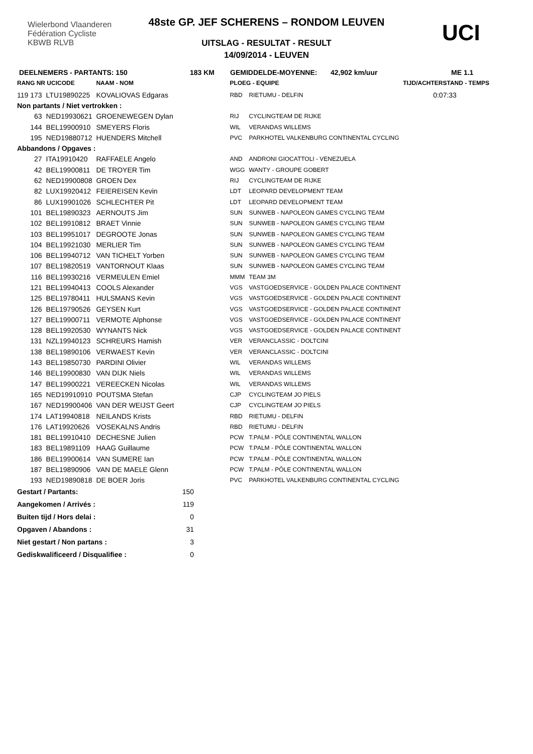Wielerbond Vlaanderen Fédération Cycliste
KBWB RLVB
UCI
48ste GP. JEF SCHERENS – RONDOM LEUVEN
UITSLAG - RESULTAT - RESULT
14/09/2014 - LEUVEN
DEELNEMERS - PARTANTS: 150 183 KM GEMIDDELDE-MOYENNE: 42,902 km/uur ME 1.1
| RANG NR UCICODE | | NAAM - NOM | | PLOEG - EQUIPE | | TIJD/ACHTERSTAND - TEMPS |
| --- | --- | --- | --- | --- | --- | --- |
| 119 173 | LTU19890225 | KOVALIOVAS Edgaras | | RBD | RIETUMU - DELFIN | 0:07:33 |
| Non partants / Niet vertrokken : | | | | | | |
| 63 | NED19930621 | GROENEWEGEN Dylan | | RIJ | CYCLINGTEAM DE RIJKE | |
| 144 | BEL19900910 | SMEYERS Floris | | WIL | VERANDAS WILLEMS | |
| 195 | NED19880712 | HUENDERS Mitchell | | PVC | PARKHOTEL VALKENBURG CONTINENTAL CYCLING | |
| Abbandons / Opgaves : | | | | | | |
| 27 | ITA19910420 | RAFFAELE Angelo | | AND | ANDRONI GIOCATTOLI - VENEZUELA | |
| 42 | BEL19900811 | DE TROYER Tim | | WGG | WANTY - GROUPE GOBERT | |
| 62 | NED19900808 | GROEN Dex | | RIJ | CYCLINGTEAM DE RIJKE | |
| 82 | LUX19920412 | FEIEREISEN Kevin | | LDT | LEOPARD DEVELOPMENT TEAM | |
| 86 | LUX19901026 | SCHLECHTER Pit | | LDT | LEOPARD DEVELOPMENT TEAM | |
| 101 | BEL19890323 | AERNOUTS Jim | | SUN | SUNWEB - NAPOLEON GAMES CYCLING TEAM | |
| 102 | BEL19910812 | BRAET Vinnie | | SUN | SUNWEB - NAPOLEON GAMES CYCLING TEAM | |
| 103 | BEL19951017 | DEGROOTE Jonas | | SUN | SUNWEB - NAPOLEON GAMES CYCLING TEAM | |
| 104 | BEL19921030 | MERLIER Tim | | SUN | SUNWEB - NAPOLEON GAMES CYCLING TEAM | |
| 106 | BEL19940712 | VAN TICHELT Yorben | | SUN | SUNWEB - NAPOLEON GAMES CYCLING TEAM | |
| 107 | BEL19820519 | VANTORNOUT Klaas | | SUN | SUNWEB - NAPOLEON GAMES CYCLING TEAM | |
| 116 | BEL19930216 | VERMEULEN Emiel | | MMM | TEAM 3M | |
| 121 | BEL19940413 | COOLS Alexander | | VGS | VASTGOEDSERVICE - GOLDEN PALACE CONTINENT | |
| 125 | BEL19780411 | HULSMANS Kevin | | VGS | VASTGOEDSERVICE - GOLDEN PALACE CONTINENT | |
| 126 | BEL19790526 | GEYSEN Kurt | | VGS | VASTGOEDSERVICE - GOLDEN PALACE CONTINENT | |
| 127 | BEL19900711 | VERMOTE Alphonse | | VGS | VASTGOEDSERVICE - GOLDEN PALACE CONTINENT | |
| 128 | BEL19920530 | WYNANTS Nick | | VGS | VASTGOEDSERVICE - GOLDEN PALACE CONTINENT | |
| 131 | NZL19940123 | SCHREURS Hamish | | VER | VERANCLASSIC - DOLTCINI | |
| 138 | BEL19890106 | VERWAEST Kevin | | VER | VERANCLASSIC - DOLTCINI | |
| 143 | BEL19850730 | PARDINI Olivier | | WIL | VERANDAS WILLEMS | |
| 146 | BEL19900830 | VAN DIJK Niels | | WIL | VERANDAS WILLEMS | |
| 147 | BEL19900221 | VEREECKEN Nicolas | | WIL | VERANDAS WILLEMS | |
| 165 | NED19910910 | POUTSMA Stefan | | CJP | CYCLINGTEAM JO PIELS | |
| 167 | NED19900406 | VAN DER WEIJST Geert | | CJP | CYCLINGTEAM JO PIELS | |
| 174 | LAT19940818 | NEILANDS Krists | | RBD | RIETUMU - DELFIN | |
| 176 | LAT19920626 | VOSEKALNS Andris | | RBD | RIETUMU - DELFIN | |
| 181 | BEL19910410 | DECHESNE Julien | | PCW | T.PALM - PÔLE CONTINENTAL WALLON | |
| 183 | BEL19891109 | HAAG Guillaume | | PCW | T.PALM - PÔLE CONTINENTAL WALLON | |
| 186 | BEL19900614 | VAN SUMERE Ian | | PCW | T.PALM - PÔLE CONTINENTAL WALLON | |
| 187 | BEL19890906 | VAN DE MAELE Glenn | | PCW | T.PALM - PÔLE CONTINENTAL WALLON | |
| 193 | NED19890818 | DE BOER Joris | | PVC | PARKHOTEL VALKENBURG CONTINENTAL CYCLING | |
| Gestart / Partants: | 150 |
| Aangekomen / Arrivés : | 119 |
| Buiten tijd / Hors delai : | 0 |
| Opgaven / Abandons : | 31 |
| Niet gestart / Non partans : | 3 |
| Gediskwalificeerd / Disqualifiee : | 0 |